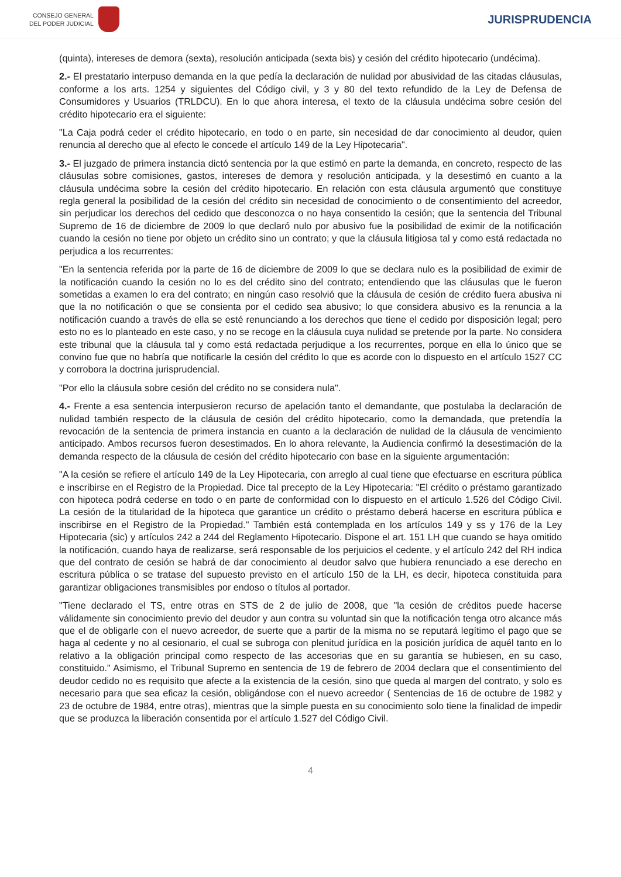CONSEJO GENERAL
DEL PODER JUDICIAL
JURISPRUDENCIA
(quinta), intereses de demora (sexta), resolución anticipada (sexta bis) y cesión del crédito hipotecario (undécima).
2.- El prestatario interpuso demanda en la que pedía la declaración de nulidad por abusividad de las citadas cláusulas, conforme a los arts. 1254 y siguientes del Código civil, y 3 y 80 del texto refundido de la Ley de Defensa de Consumidores y Usuarios (TRLDCU). En lo que ahora interesa, el texto de la cláusula undécima sobre cesión del crédito hipotecario era el siguiente:
"La Caja podrá ceder el crédito hipotecario, en todo o en parte, sin necesidad de dar conocimiento al deudor, quien renuncia al derecho que al efecto le concede el artículo 149 de la Ley Hipotecaria".
3.- El juzgado de primera instancia dictó sentencia por la que estimó en parte la demanda, en concreto, respecto de las cláusulas sobre comisiones, gastos, intereses de demora y resolución anticipada, y la desestimó en cuanto a la cláusula undécima sobre la cesión del crédito hipotecario. En relación con esta cláusula argumentó que constituye regla general la posibilidad de la cesión del crédito sin necesidad de conocimiento o de consentimiento del acreedor, sin perjudicar los derechos del cedido que desconozca o no haya consentido la cesión; que la sentencia del Tribunal Supremo de 16 de diciembre de 2009 lo que declaró nulo por abusivo fue la posibilidad de eximir de la notificación cuando la cesión no tiene por objeto un crédito sino un contrato; y que la cláusula litigiosa tal y como está redactada no perjudica a los recurrentes:
"En la sentencia referida por la parte de 16 de diciembre de 2009 lo que se declara nulo es la posibilidad de eximir de la notificación cuando la cesión no lo es del crédito sino del contrato; entendiendo que las cláusulas que le fueron sometidas a examen lo era del contrato; en ningún caso resolvió que la cláusula de cesión de crédito fuera abusiva ni que la no notificación o que se consienta por el cedido sea abusivo; lo que considera abusivo es la renuncia a la notificación cuando a través de ella se esté renunciando a los derechos que tiene el cedido por disposición legal; pero esto no es lo planteado en este caso, y no se recoge en la cláusula cuya nulidad se pretende por la parte. No considera este tribunal que la cláusula tal y como está redactada perjudique a los recurrentes, porque en ella lo único que se convino fue que no habría que notificarle la cesión del crédito lo que es acorde con lo dispuesto en el artículo 1527 CC y corrobora la doctrina jurisprudencial.
"Por ello la cláusula sobre cesión del crédito no se considera nula".
4.- Frente a esa sentencia interpusieron recurso de apelación tanto el demandante, que postulaba la declaración de nulidad también respecto de la cláusula de cesión del crédito hipotecario, como la demandada, que pretendía la revocación de la sentencia de primera instancia en cuanto a la declaración de nulidad de la cláusula de vencimiento anticipado. Ambos recursos fueron desestimados. En lo ahora relevante, la Audiencia confirmó la desestimación de la demanda respecto de la cláusula de cesión del crédito hipotecario con base en la siguiente argumentación:
"A la cesión se refiere el artículo 149 de la Ley Hipotecaria, con arreglo al cual tiene que efectuarse en escritura pública e inscribirse en el Registro de la Propiedad. Dice tal precepto de la Ley Hipotecaria: "El crédito o préstamo garantizado con hipoteca podrá cederse en todo o en parte de conformidad con lo dispuesto en el artículo 1.526 del Código Civil. La cesión de la titularidad de la hipoteca que garantice un crédito o préstamo deberá hacerse en escritura pública e inscribirse en el Registro de la Propiedad." También está contemplada en los artículos 149 y ss y 176 de la Ley Hipotecaria (sic) y artículos 242 a 244 del Reglamento Hipotecario. Dispone el art. 151 LH que cuando se haya omitido la notificación, cuando haya de realizarse, será responsable de los perjuicios el cedente, y el artículo 242 del RH indica que del contrato de cesión se habrá de dar conocimiento al deudor salvo que hubiera renunciado a ese derecho en escritura pública o se tratase del supuesto previsto en el artículo 150 de la LH, es decir, hipoteca constituida para garantizar obligaciones transmisibles por endoso o títulos al portador.
"Tiene declarado el TS, entre otras en STS de 2 de julio de 2008, que "la cesión de créditos puede hacerse válidamente sin conocimiento previo del deudor y aun contra su voluntad sin que la notificación tenga otro alcance más que el de obligarle con el nuevo acreedor, de suerte que a partir de la misma no se reputará legítimo el pago que se haga al cedente y no al cesionario, el cual se subroga con plenitud jurídica en la posición jurídica de aquél tanto en lo relativo a la obligación principal como respecto de las accesorias que en su garantía se hubiesen, en su caso, constituido." Asimismo, el Tribunal Supremo en sentencia de 19 de febrero de 2004 declara que el consentimiento del deudor cedido no es requisito que afecte a la existencia de la cesión, sino que queda al margen del contrato, y solo es necesario para que sea eficaz la cesión, obligándose con el nuevo acreedor ( Sentencias de 16 de octubre de 1982 y 23 de octubre de 1984, entre otras), mientras que la simple puesta en su conocimiento solo tiene la finalidad de impedir que se produzca la liberación consentida por el artículo 1.527 del Código Civil.
4